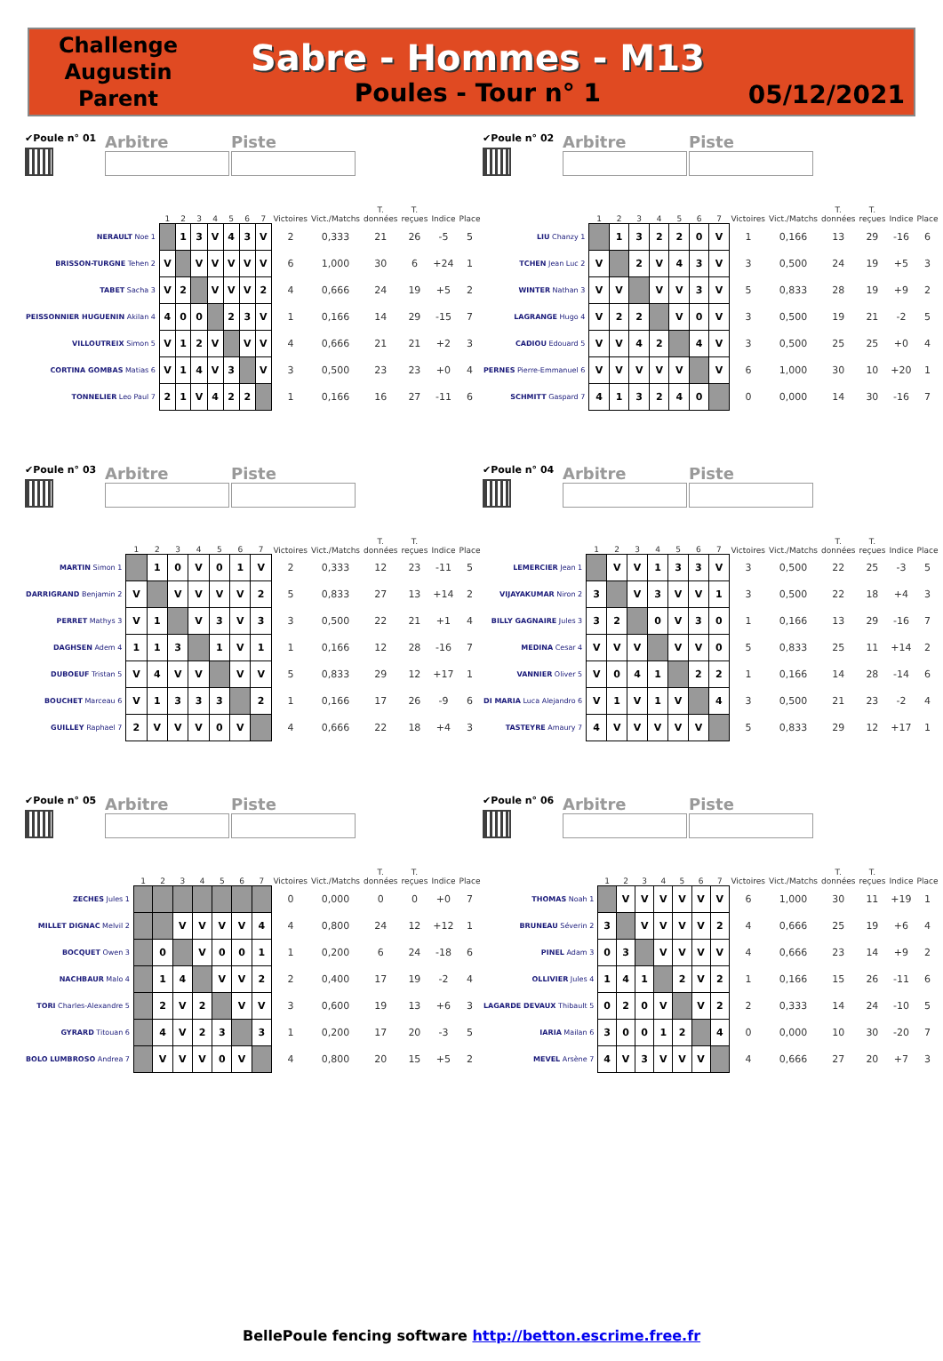Challenge Augustin Parent
Sabre - Hommes - M13
Poules - Tour n° 1
05/12/2021
✔Poule n° 01
Arbitre Piste
| | 1 | 2 | 3 | 4 | 5 | 6 | 7 | Victoires | Vict./Matchs | T. données | T. reçues | Indice | Place |
| --- | --- | --- | --- | --- | --- | --- | --- | --- | --- | --- | --- | --- | --- |
| NERAULT Noe 1 | | 1 | 3 | V | 4 | 3 | V | 2 | 0,333 | 21 | 26 | -5 | 5 |
| BRISSON-TURGNE Tehen 2 | V | | V | V | V | V | V | 6 | 1,000 | 30 | 6 | +24 | 1 |
| TABET Sacha 3 | V | 2 | | V | V | V | 2 | 4 | 0,666 | 24 | 19 | +5 | 2 |
| PEISSONNIER HUGUENIN Akilan 4 | 4 | 0 | 0 | | 2 | 3 | V | 1 | 0,166 | 14 | 29 | -15 | 7 |
| VILLOUTREIX Simon 5 | V | 1 | 2 | V | | V | V | 4 | 0,666 | 21 | 21 | +2 | 3 |
| CORTINA GOMBAS Matias 6 | V | 1 | 4 | V | 3 | | V | 3 | 0,500 | 23 | 23 | +0 | 4 |
| TONNELIER Leo Paul 7 | 2 | 1 | V | 4 | 2 | 2 | | 1 | 0,166 | 16 | 27 | -11 | 6 |
✔Poule n° 02
Arbitre Piste
| | 1 | 2 | 3 | 4 | 5 | 6 | 7 | Victoires | Vict./Matchs | T. données | T. reçues | Indice | Place |
| --- | --- | --- | --- | --- | --- | --- | --- | --- | --- | --- | --- | --- | --- |
| LIU Chanzy 1 | | 1 | 3 | 2 | 2 | 0 | V | 1 | 0,166 | 13 | 29 | -16 | 6 |
| TCHEN Jean Luc 2 | V | | 2 | V | 4 | 3 | V | 3 | 0,500 | 24 | 19 | +5 | 3 |
| WINTER Nathan 3 | V | V | | V | V | 3 | V | 5 | 0,833 | 28 | 19 | +9 | 2 |
| LAGRANGE Hugo 4 | V | 2 | 2 | | V | 0 | V | 3 | 0,500 | 19 | 21 | -2 | 5 |
| CADIOU Edouard 5 | V | V | 4 | 2 | | 4 | V | 3 | 0,500 | 25 | 25 | +0 | 4 |
| PERNES Pierre-Emmanuel 6 | V | V | V | V | V | | V | 6 | 1,000 | 30 | 10 | +20 | 1 |
| SCHMITT Gaspard 7 | 4 | 1 | 3 | 2 | 4 | 0 | | 0 | 0,000 | 14 | 30 | -16 | 7 |
✔Poule n° 03
Arbitre Piste
| | 1 | 2 | 3 | 4 | 5 | 6 | 7 | Victoires | Vict./Matchs | T. données | T. reçues | Indice | Place |
| --- | --- | --- | --- | --- | --- | --- | --- | --- | --- | --- | --- | --- | --- |
| MARTIN Simon 1 | | 1 | 0 | V | 0 | 1 | V | 2 | 0,333 | 12 | 23 | -11 | 5 |
| DARRIGRAND Benjamin 2 | V | | V | V | V | V | 2 | 5 | 0,833 | 27 | 13 | +14 | 2 |
| PERRET Mathys 3 | V | 1 | | V | 3 | V | 3 | 3 | 0,500 | 22 | 21 | +1 | 4 |
| DAGHSEN Adem 4 | 1 | 1 | 3 | | 1 | V | 1 | 1 | 0,166 | 12 | 28 | -16 | 7 |
| DUBOEUF Tristan 5 | V | 4 | V | V | | V | V | 5 | 0,833 | 29 | 12 | +17 | 1 |
| BOUCHET Marceau 6 | V | 1 | 3 | 3 | 3 | | 2 | 1 | 0,166 | 17 | 26 | -9 | 6 |
| GUILLEY Raphael 7 | 2 | V | V | V | 0 | V | | 4 | 0,666 | 22 | 18 | +4 | 3 |
✔Poule n° 04
Arbitre Piste
| | 1 | 2 | 3 | 4 | 5 | 6 | 7 | Victoires | Vict./Matchs | T. données | T. reçues | Indice | Place |
| --- | --- | --- | --- | --- | --- | --- | --- | --- | --- | --- | --- | --- | --- |
| LEMERCIER Jean 1 | | V | V | 1 | 3 | 3 | V | 3 | 0,500 | 22 | 25 | -3 | 5 |
| VIJAYAKUMAR Niron 2 | 3 | | V | 3 | V | V | 1 | 3 | 0,500 | 22 | 18 | +4 | 3 |
| BILLY GAGNAIRE Jules 3 | 3 | 2 | | 0 | V | 3 | 0 | 1 | 0,166 | 13 | 29 | -16 | 7 |
| MEDINA Cesar 4 | V | V | V | | V | V | 0 | 5 | 0,833 | 25 | 11 | +14 | 2 |
| VANNIER Oliver 5 | V | 0 | 4 | 1 | | 2 | 2 | 1 | 0,166 | 14 | 28 | -14 | 6 |
| DI MARIA Luca Alejandro 6 | V | 1 | V | 1 | V | | 4 | 3 | 0,500 | 21 | 23 | -2 | 4 |
| TASTEYRE Amaury 7 | 4 | V | V | V | V | V | | 5 | 0,833 | 29 | 12 | +17 | 1 |
✔Poule n° 05
Arbitre Piste
| | 1 | 2 | 3 | 4 | 5 | 6 | 7 | Victoires | Vict./Matchs | T. données | T. reçues | Indice | Place |
| --- | --- | --- | --- | --- | --- | --- | --- | --- | --- | --- | --- | --- | --- |
| ZECHES Jules 1 | | | | | | | | 0 | 0,000 | 0 | 0 | +0 | 7 |
| MILLET DIGNAC Melvil 2 | | | V | V | V | V | 4 | 4 | 0,800 | 24 | 12 | +12 | 1 |
| BOCQUET Owen 3 | | 0 | | V | 0 | 0 | 1 | 1 | 0,200 | 6 | 24 | -18 | 6 |
| NACHBAUR Malo 4 | | 1 | 4 | | V | V | 2 | 2 | 0,400 | 17 | 19 | -2 | 4 |
| TORI Charles-Alexandre 5 | | 2 | V | 2 | | V | V | 3 | 0,600 | 19 | 13 | +6 | 3 |
| GYRARD Titouan 6 | | 4 | V | 2 | 3 | | 3 | 1 | 0,200 | 17 | 20 | -3 | 5 |
| BOLO LUMBROSO Andrea 7 | | V | V | V | 0 | V | | 4 | 0,800 | 20 | 15 | +5 | 2 |
✔Poule n° 06
Arbitre Piste
| | 1 | 2 | 3 | 4 | 5 | 6 | 7 | Victoires | Vict./Matchs | T. données | T. reçues | Indice | Place |
| --- | --- | --- | --- | --- | --- | --- | --- | --- | --- | --- | --- | --- | --- |
| THOMAS Noah 1 | | V | V | V | V | V | V | 6 | 1,000 | 30 | 11 | +19 | 1 |
| BRUNEAU Séverin 2 | 3 | | V | V | V | V | 2 | 4 | 0,666 | 25 | 19 | +6 | 4 |
| PINEL Adam 3 | 0 | 3 | | V | V | V | V | 4 | 0,666 | 23 | 14 | +9 | 2 |
| OLLIVIER Jules 4 | 1 | 4 | 1 | | 2 | V | 2 | 1 | 0,166 | 15 | 26 | -11 | 6 |
| LAGARDE DEVAUX Thibault 5 | 0 | 2 | 0 | V | | V | 2 | 2 | 0,333 | 14 | 24 | -10 | 5 |
| IARIA Mailan 6 | 3 | 0 | 0 | 1 | 2 | | 4 | 0 | 0,000 | 10 | 30 | -20 | 7 |
| MEVEL Arsène 7 | 4 | V | 3 | V | V | V | | 4 | 0,666 | 27 | 20 | +7 | 3 |
BellePoule fencing software http://betton.escrime.free.fr